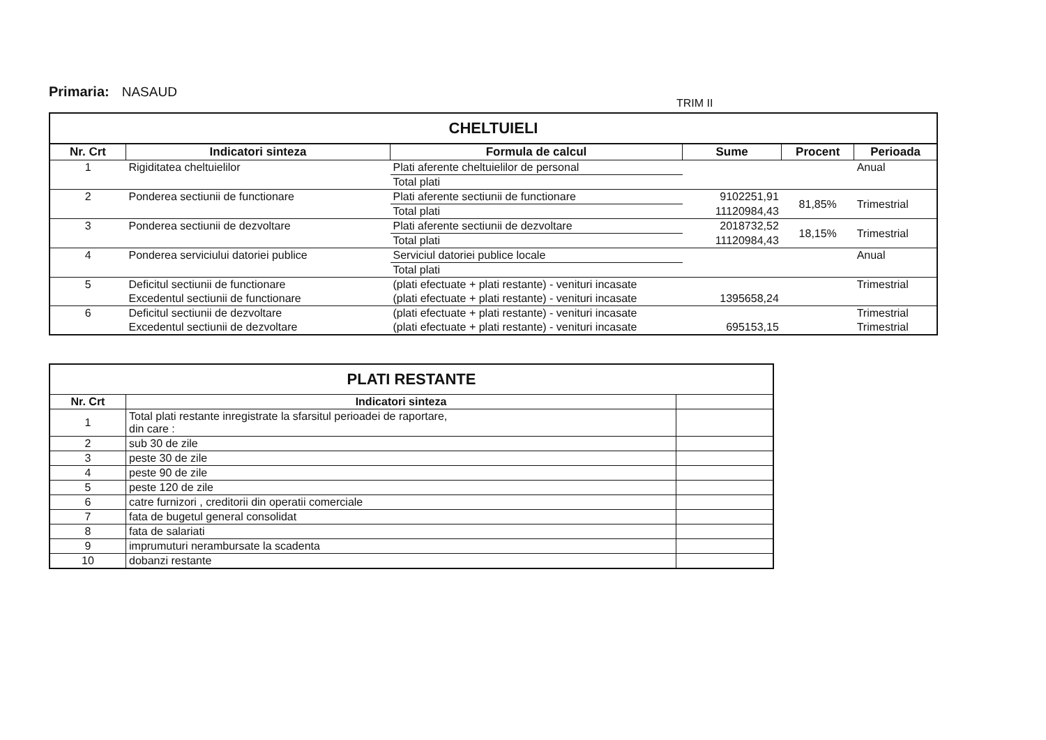Primaria: NASAUD
TRIM II
| CHELTUIELI | | | | | |
| Nr. Crt | Indicatori sinteza | Formula de calcul | Sume | Procent | Perioada |
| 1 | Rigiditatea cheltuielilor | Plati aferente cheltuielilor de personal | | | Anual |
| | | Total plati | | | |
| 2 | Ponderea sectiunii de functionare | Plati aferente sectiunii de functionare | 9102251,91 | 81,85% | Trimestrial |
| | | Total plati | 11120984,43 | | |
| 3 | Ponderea sectiunii de dezvoltare | Plati aferente sectiunii de dezvoltare | 2018732,52 | 18,15% | Trimestrial |
| | | Total plati | 11120984,43 | | |
| 4 | Ponderea serviciului datoriei publice | Serviciul datoriei publice locale | | | Anual |
| | | Total plati | | | |
| 5 | Deficitul sectiunii de functionare | (plati efectuate + plati restante) - venituri incasate | | | Trimestrial |
| | Excedentul sectiunii de functionare | (plati efectuate + plati restante) - venituri incasate | 1395658,24 | | |
| 6 | Deficitul sectiunii de dezvoltare | (plati efectuate + plati restante) - venituri incasate | | | Trimestrial |
| | Excedentul sectiunii de dezvoltare | (plati efectuate + plati restante) - venituri incasate | 695153,15 | | Trimestrial |
| PLATI RESTANTE | | |
| Nr. Crt | Indicatori sinteza | |
| 1 | Total plati restante inregistrate la sfarsitul perioadei de raportare, din care : | |
| 2 | sub 30 de zile | |
| 3 | peste 30 de zile | |
| 4 | peste 90 de zile | |
| 5 | peste 120 de zile | |
| 6 | catre furnizori , creditorii din operatii comerciale | |
| 7 | fata de bugetul general consolidat | |
| 8 | fata de salariati | |
| 9 | imprumuturi nerambursate la scadenta | |
| 10 | dobanzi restante | |